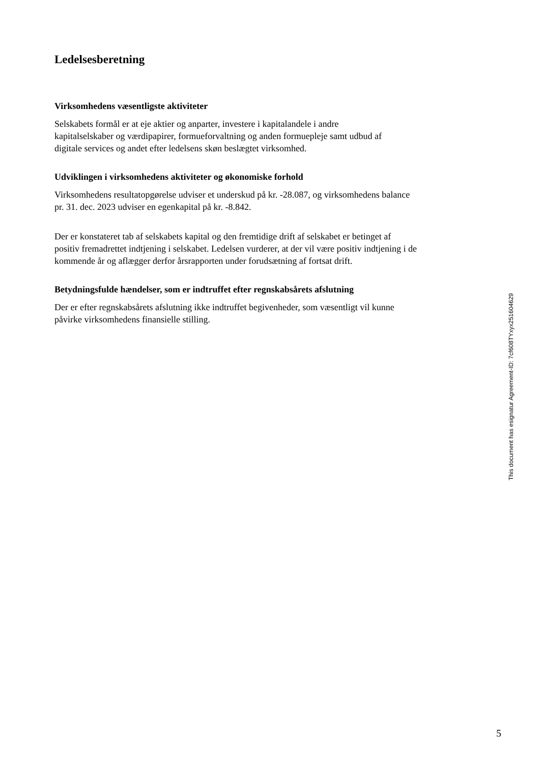Ledelsesberetning
Virksomhedens væsentligste aktiviteter
Selskabets formål er at eje aktier og anparter, investere i kapitalandele i andre
kapitalselskaber og værdipapirer, formueforvaltning og anden formuepleje samt udbud af
digitale services og andet efter ledelsens skøn beslægtet virksomhed.
Udviklingen i virksomhedens aktiviteter og økonomiske forhold
Virksomhedens resultatopgørelse udviser et underskud på kr. -28.087, og virksomhedens balance
pr. 31. dec. 2023 udviser en egenkapital på kr. -8.842.
Der er konstateret tab af selskabets kapital og den fremtidige drift af selskabet er betinget af
positiv fremadrettet indtjening i selskabet. Ledelsen vurderer, at der vil være positiv indtjening i de
kommende år og aflægger derfor årsrapporten under forudsætning af fortsat drift.
Betydningsfulde hændelser, som er indtruffet efter regnskabsårets afslutning
Der er efter regnskabsårets afslutning ikke indtruffet begivenheder, som væsentligt vil kunne
påvirke virksomhedens finansielle stilling.
This document has esignatur Agreement-ID: 7cf608TYxyx251604629
5